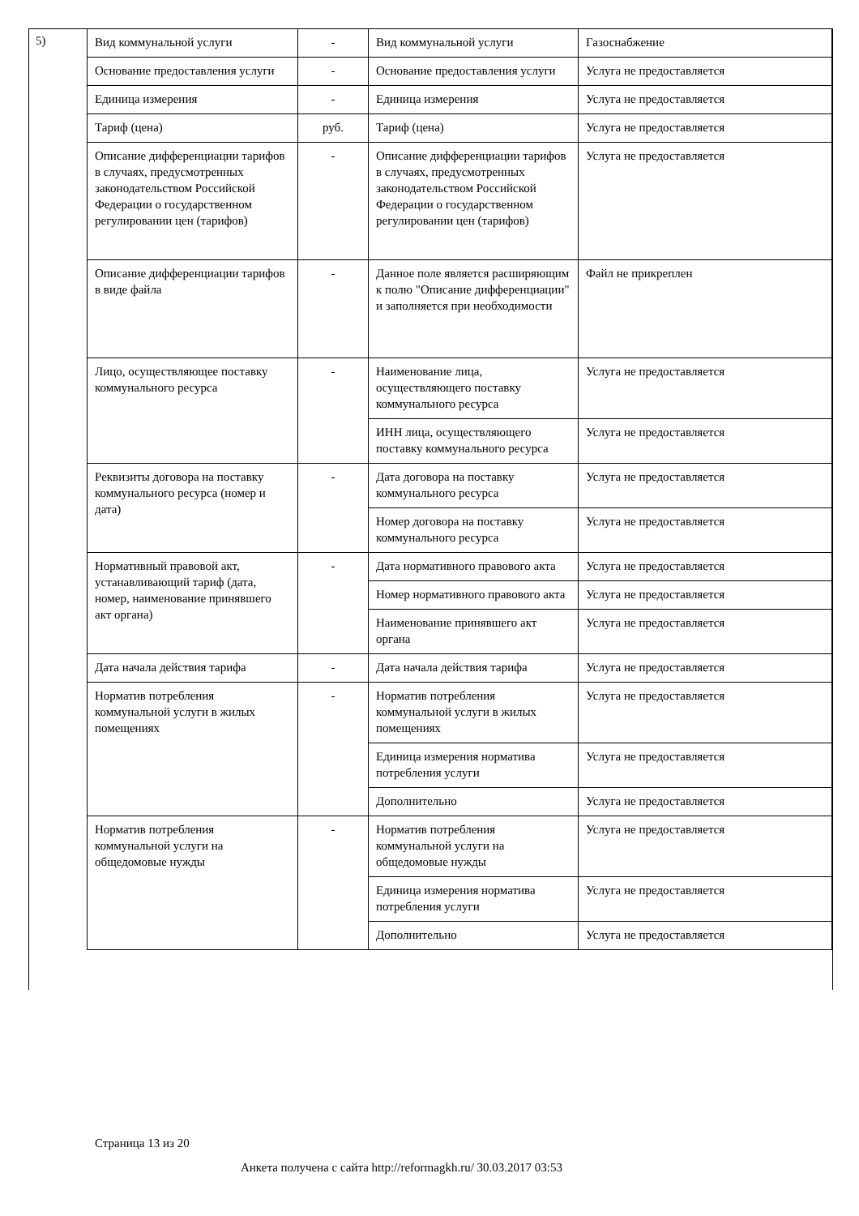5)
| Вид коммунальной услуги | - | Вид коммунальной услуги | Газоснабжение |
| Основание предоставления услуги | - | Основание предоставления услуги | Услуга не предоставляется |
| Единица измерения | - | Единица измерения | Услуга не предоставляется |
| Тариф (цена) | руб. | Тариф (цена) | Услуга не предоставляется |
| Описание дифференциации тарифов в случаях, предусмотренных законодательством Российской Федерации о государственном регулировании цен (тарифов) | - | Описание дифференциации тарифов в случаях, предусмотренных законодательством Российской Федерации о государственном регулировании цен (тарифов) | Услуга не предоставляется |
| Описание дифференциации тарифов в виде файла | - | Данное поле является расширяющим к полю "Описание дифференциации" и заполняется при необходимости | Файл не прикреплен |
| Лицо, осуществляющее поставку коммунального ресурса | - | Наименование лица, осуществляющего поставку коммунального ресурса | Услуга не предоставляется |
| | | ИНН лица, осуществляющего поставку коммунального ресурса | Услуга не предоставляется |
| Реквизиты договора на поставку коммунального ресурса (номер и дата) | - | Дата договора на поставку коммунального ресурса | Услуга не предоставляется |
| | | Номер договора на поставку коммунального ресурса | Услуга не предоставляется |
| Нормативный правовой акт, устанавливающий тариф (дата, номер, наименование принявшего акт органа) | - | Дата нормативного правового акта | Услуга не предоставляется |
| | | Номер нормативного правового акта | Услуга не предоставляется |
| | | Наименование принявшего акт органа | Услуга не предоставляется |
| Дата начала действия тарифа | - | Дата начала действия тарифа | Услуга не предоставляется |
| Норматив потребления коммунальной услуги в жилых помещениях | - | Норматив потребления коммунальной услуги в жилых помещениях | Услуга не предоставляется |
| | | Единица измерения норматива потребления услуги | Услуга не предоставляется |
| | | Дополнительно | Услуга не предоставляется |
| Норматив потребления коммунальной услуги на общедомовые нужды | - | Норматив потребления коммунальной услуги на общедомовые нужды | Услуга не предоставляется |
| | | Единица измерения норматива потребления услуги | Услуга не предоставляется |
| | | Дополнительно | Услуга не предоставляется |
Страница 13 из 20
Анкета получена с сайта http://reformagkh.ru/ 30.03.2017 03:53